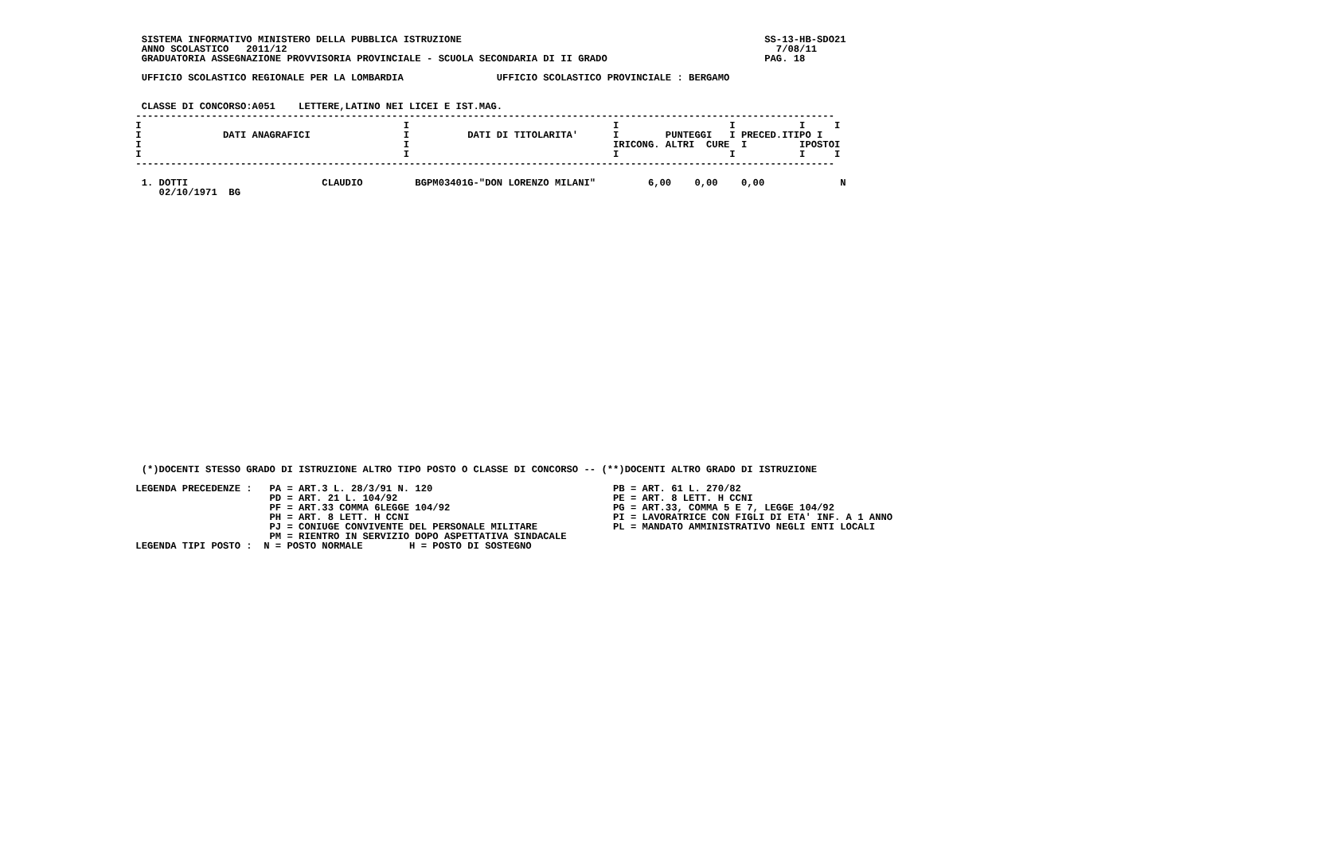SISTEMA INFORMATIVO MINISTERO DELLA PUBBLICA ISTRUZIONE                                                    SS-13-HB-SDO21
  ANNO SCOLASTICO   2011/12                                                                                    7/08/11
  GRADUATORIA ASSEGNAZIONE PROVVISORIA PROVINCIALE - SCUOLA SECONDARIA DI II GRADO                           PAG. 18

  UFFICIO SCOLASTICO REGIONALE PER LA LOMBARDIA                UFFICIO SCOLASTICO PROVINCIALE : BERGAMO


  CLASSE DI CONCORSO:A051    LETTERE,LATINO NEI LICEI E IST.MAG.
 ------------------------------------------------------------------------------------------------------------------------
 I                                             I                                   I                   I           I     I
 I              DATI ANAGRAFICI                I          DATI DI TITOLARITA'      I        PUNTEGGI   I PRECED.ITIPO I
 I                                             I                                   IRICONG. ALTRI  CURE  I         IPOSTOI
 I                                             I                                   I                   I           I     I
 ------------------------------------------------------------------------------------------------------------------------

  1. DOTTI                       CLAUDIO         BGPM03401G-"DON LORENZO MILANI"         6,00    0,00    0,00             N
     02/10/1971  BG




























  (*)DOCENTI STESSO GRADO DI ISTRUZIONE ALTRO TIPO POSTO O CLASSE DI CONCORSO -- (**)DOCENTI ALTRO GRADO DI ISTRUZIONE

 LEGENDA PRECEDENZE :   PA = ART.3 L. 28/3/91 N. 120                               PB = ART. 61 L. 270/82
                        PD = ART. 21 L. 104/92                                     PE = ART. 8 LETT. H CCNI
                        PF = ART.33 COMMA 6LEGGE 104/92                            PG = ART.33, COMMA 5 E 7, LEGGE 104/92
                        PH = ART. 8 LETT. H CCNI                                   PI = LAVORATRICE CON FIGLI DI ETA' INF. A 1 ANNO
                        PJ = CONIUGE CONVIVENTE DEL PERSONALE MILITARE             PL = MANDATO AMMINISTRATIVO NEGLI ENTI LOCALI
                        PM = RIENTRO IN SERVIZIO DOPO ASPETTATIVA SINDACALE
 LEGENDA TIPI POSTO :  N = POSTO NORMALE        H = POSTO DI SOSTEGNO